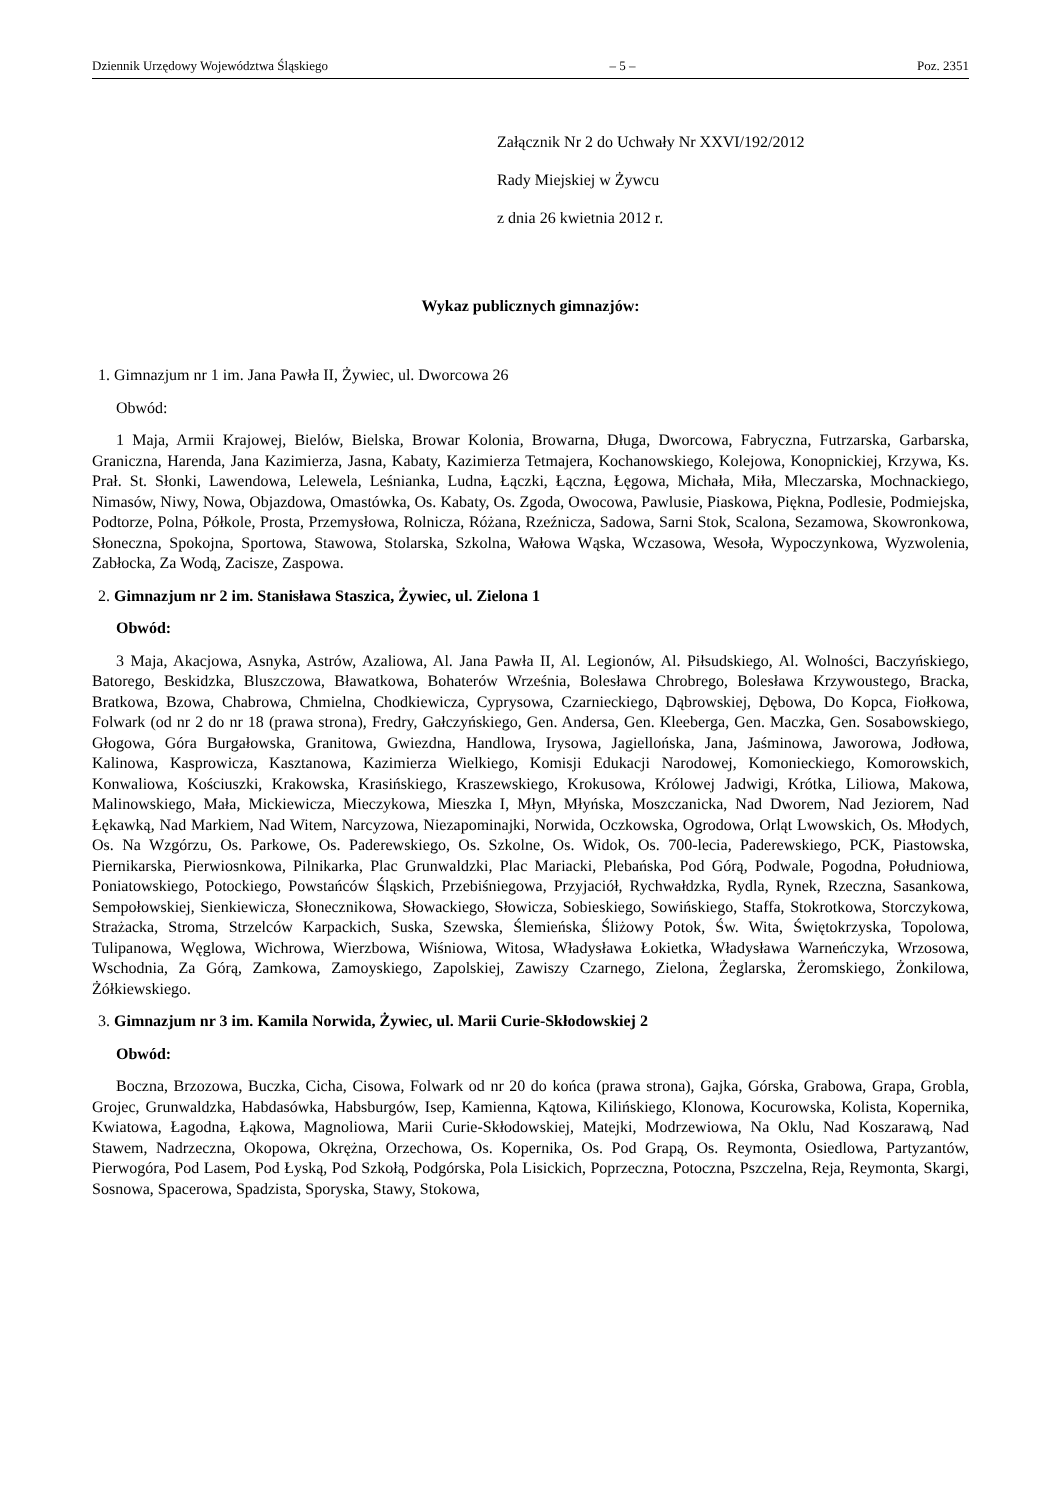Dziennik Urzędowy Województwa Śląskiego – 5 – Poz. 2351
Załącznik Nr 2 do Uchwały Nr XXVI/192/2012
Rady Miejskiej w Żywcu
z dnia 26 kwietnia 2012 r.
Wykaz publicznych gimnazjów:
1. Gimnazjum nr 1 im. Jana Pawła II, Żywiec, ul. Dworcowa 26
Obwód:
1 Maja, Armii Krajowej, Bielów, Bielska, Browar Kolonia, Browarna, Długa, Dworcowa, Fabryczna, Futrzarska, Garbarska, Graniczna, Harenda, Jana Kazimierza, Jasna, Kabaty, Kazimierza Tetmajera, Kochanowskiego, Kolejowa, Konopnickiej, Krzywa, Ks. Prał. St. Słonki, Lawendowa, Lelewela, Leśnianka, Ludna, Łączki, Łączna, Łęgowa, Michała, Miła, Mleczarska, Mochnackiego, Nimasów, Niwy, Nowa, Objazdowa, Omastówka, Os. Kabaty, Os. Zgoda, Owocowa, Pawlusie, Piaskowa, Piękna, Podlesie, Podmiejska, Podtorze, Polna, Półkole, Prosta, Przemysłowa, Rolnicza, Różana, Rzeźnicza, Sadowa, Sarni Stok, Scalona, Sezamowa, Skowronkowa, Słoneczna, Spokojna, Sportowa, Stawowa, Stolarska, Szkolna, Wałowa Wąska, Wczasowa, Wesoła, Wypoczynkowa, Wyzwolenia, Zabłocka, Za Wodą, Zacisze, Zaspowa.
2. Gimnazjum nr 2 im. Stanisława Staszica, Żywiec, ul. Zielona 1
Obwód:
3 Maja, Akacjowa, Asnyka, Astrów, Azaliowa, Al. Jana Pawła II, Al. Legionów, Al. Piłsudskiego, Al. Wolności, Baczyńskiego, Batorego, Beskidzka, Bluszczowa, Bławatkowa, Bohaterów Września, Bolesława Chrobrego, Bolesława Krzywoustego, Bracka, Bratkowa, Bzowa, Chabrowa, Chmielna, Chodkiewicza, Cyprysowa, Czarnieckiego, Dąbrowskiej, Dębowa, Do Kopca, Fiołkowa, Folwark (od nr 2 do nr 18 (prawa strona), Fredry, Gałczyńskiego, Gen. Andersa, Gen. Kleeberga, Gen. Maczka, Gen. Sosabowskiego, Głogowa, Góra Burgałowska, Granitowa, Gwiezdna, Handlowa, Irysowa, Jagiellońska, Jana, Jaśminowa, Jaworowa, Jodłowa, Kalinowa, Kasprowicza, Kasztanowa, Kazimierza Wielkiego, Komisji Edukacji Narodowej, Komonieckiego, Komorowskich, Konwaliowa, Kościuszki, Krakowska, Krasińskiego, Kraszewskiego, Krokusowa, Królowej Jadwigi, Krótka, Liliowa, Makowa, Malinowskiego, Mała, Mickiewicza, Mieczykowa, Mieszka I, Młyn, Młyńska, Moszczanicka, Nad Dworem, Nad Jeziorem, Nad Łękawką, Nad Markiem, Nad Witem, Narcyzowa, Niezapominajki, Norwida, Oczkowska, Ogrodowa, Orląt Lwowskich, Os. Młodych, Os. Na Wzgórzu, Os. Parkowe, Os. Paderewskiego, Os. Szkolne, Os. Widok, Os. 700-lecia, Paderewskiego, PCK, Piastowska, Piernikarska, Pierwiosnkowa, Pilnikarka, Plac Grunwaldzki, Plac Mariacki, Plebańska, Pod Górą, Podwale, Pogodna, Południowa, Poniatowskiego, Potockiego, Powstańców Śląskich, Przebiśniegowa, Przyjaciół, Rychwałdzka, Rydla, Rynek, Rzeczna, Sasankowa, Sempołowskiej, Sienkiewicza, Słonecznikowa, Słowackiego, Słowicza, Sobieskiego, Sowińskiego, Staffa, Stokrotkowa, Storczykowa, Strażacka, Stroma, Strzelców Karpackich, Suska, Szewska, Ślemieńska, Śliżowy Potok, Św. Wita, Świętokrzyska, Topolowa, Tulipanowa, Węglowa, Wichrowa, Wierzbowa, Wiśniowa, Witosa, Władysława Łokietka, Władysława Warneńczyka, Wrzosowa, Wschodnia, Za Górą, Zamkowa, Zamoyskiego, Zapolskiej, Zawiszy Czarnego, Zielona, Żeglarska, Żeromskiego, Żonkilowa, Żółkiewskiego.
3. Gimnazjum nr 3 im. Kamila Norwida, Żywiec, ul. Marii Curie-Skłodowskiej 2
Obwód:
Boczna, Brzozowa, Buczka, Cicha, Cisowa, Folwark od nr 20 do końca (prawa strona), Gajka, Górska, Grabowa, Grapa, Grobla, Grojec, Grunwaldzka, Habdasówka, Habsburgów, Isep, Kamienna, Kątowa, Kilińskiego, Klonowa, Kocurowska, Kolista, Kopernika, Kwiatowa, Łagodna, Łąkowa, Magnoliowa, Marii Curie-Skłodowskiej, Matejki, Modrzewiowa, Na Oklu, Nad Koszarawą, Nad Stawem, Nadrzeczna, Okopowa, Okrężna, Orzechowa, Os. Kopernika, Os. Pod Grapą, Os. Reymonta, Osiedlowa, Partyzantów, Pierwogóra, Pod Lasem, Pod Łyską, Pod Szkołą, Podgórska, Pola Lisickich, Poprzeczna, Potoczna, Pszczelna, Reja, Reymonta, Skargi, Sosnowa, Spacerowa, Spadzista, Sporyska, Stawy, Stokowa,